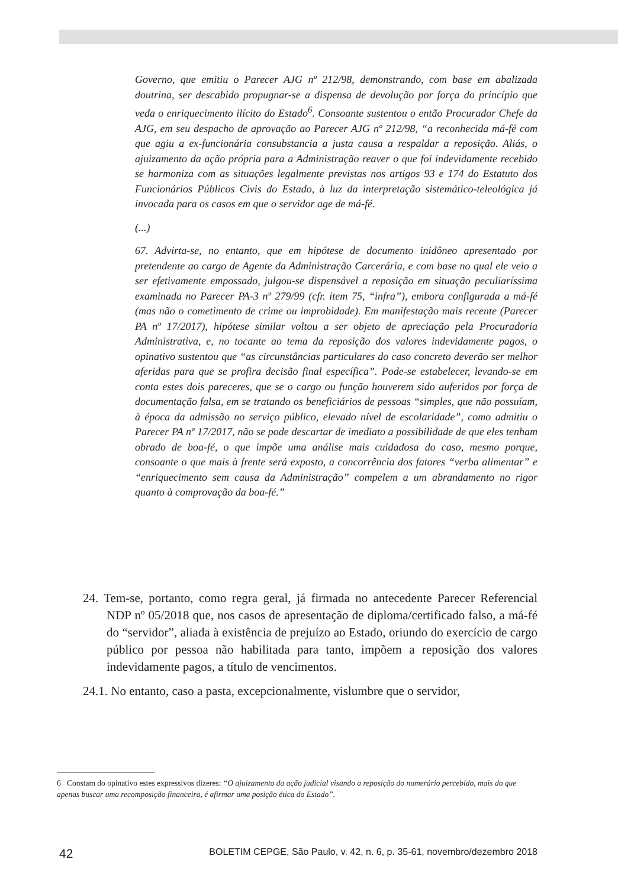Governo, que emitiu o Parecer AJG nº 212/98, demonstrando, com base em abalizada doutrina, ser descabido propugnar-se a dispensa de devolução por força do princípio que veda o enriquecimento ilícito do Estado<sup>6</sup>. Consoante sustentou o então Procurador Chefe da AJG, em seu despacho de aprovação ao Parecer AJG nº 212/98, “a reconhecida má-fé com que agiu a ex-funcionária consubstancia a justa causa a respaldar a reposição. Aliás, o ajuizamento da ação própria para a Administração reaver o que foi indevidamente recebido se harmoniza com as situações legalmente previstas nos artigos 93 e 174 do Estatuto dos Funcionários Públicos Civis do Estado, à luz da interpretação sistemático-teleológica já invocada para os casos em que o servidor age de má-fé.
(...)
67. Advirta-se, no entanto, que em hipótese de documento inidôneo apresentado por pretendente ao cargo de Agente da Administração Carcerária, e com base no qual ele veio a ser efetivamente empossado, julgou-se dispensável a reposição em situação peculiaríssima examinada no Parecer PA-3 nº 279/99 (cfr. item 75, “infra”), embora configurada a má-fé (mas não o cometimento de crime ou improbidade). Em manifestação mais recente (Parecer PA nº 17/2017), hipótese similar voltou a ser objeto de apreciação pela Procuradoria Administrativa, e, no tocante ao tema da reposição dos valores indevidamente pagos, o opinativo sustentou que “as circunstâncias particulares do caso concreto deverão ser melhor aferidas para que se profira decisão final específica”. Pode-se estabelecer, levando-se em conta estes dois pareceres, que se o cargo ou função houverem sido auferidos por força de documentação falsa, em se tratando os beneficiários de pessoas “simples, que não possuíam, à época da admissão no serviço público, elevado nível de escolaridade”, como admitiu o Parecer PA nº 17/2017, não se pode descartar de imediato a possibilidade de que eles tenham obrado de boa-fé, o que impõe uma análise mais cuidadosa do caso, mesmo porque, consoante o que mais à frente será exposto, a concorrência dos fatores “verba alimentar” e “enriquecimento sem causa da Administração” compelem a um abrandamento no rigor quanto à comprovação da boa-fé.”
24. Tem-se, portanto, como regra geral, já firmada no antecedente Parecer Referencial NDP nº 05/2018 que, nos casos de apresentação de diploma/certificado falso, a má-fé do “servidor”, aliada à existência de prejuízo ao Estado, oriundo do exercício de cargo público por pessoa não habilitada para tanto, impõem a reposição dos valores indevidamente pagos, a título de vencimentos.
24.1. No entanto, caso a pasta, excepcionalmente, vislumbre que o servidor,
6 Constam do opinativo estes expressivos dizeres: “O ajuizamento da ação judicial visando a reposição do numerário percebido, mais do que apenas buscar uma recomposição financeira, é afirmar uma posição ética do Estado”.
42 BOLETIM CEPGE, São Paulo, v. 42, n. 6, p. 35-61, novembro/dezembro 2018